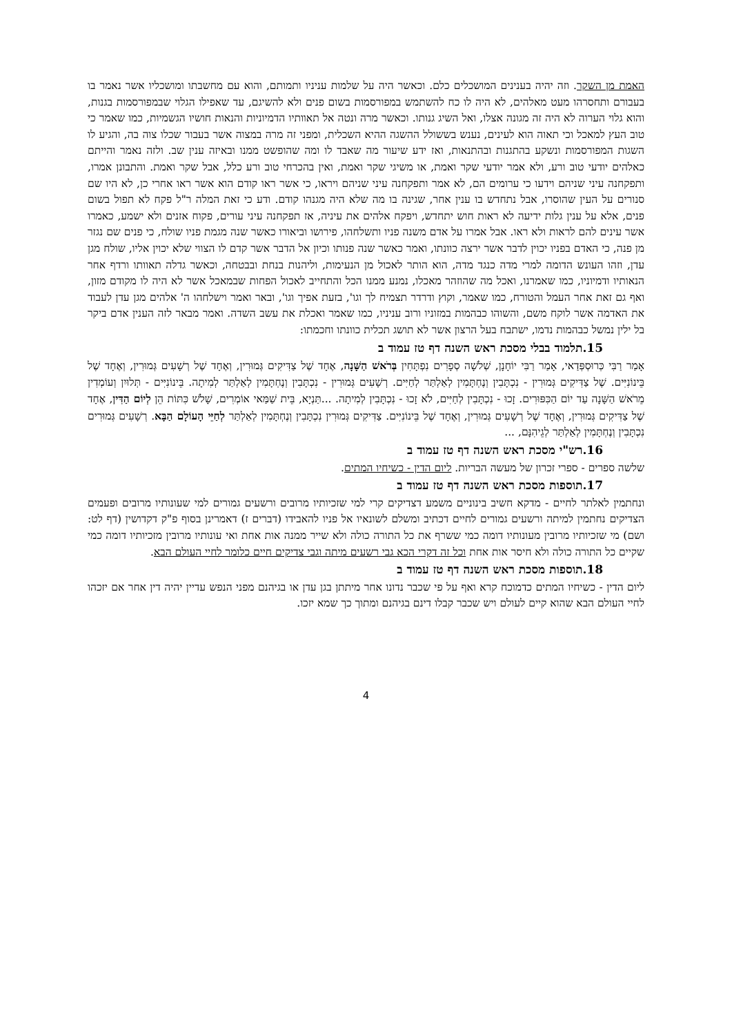האמת מן השקר. וזה יהיה בענינים המושכלים כלם. וכאשר היה על שלמות עניניו ותמותם, והוא עם מחשבתו ומושכליו אשר נאמר בו בעבורם ותחסרהו מעט מאלהים, לא היה לו כח להשתמש במפורסמות בשום פנים ולא להשיגם, עד שאפילו הגלוי שבמפורסמות בגנות, והוא גלוי הערוה לא היה זה מגונה אצלו, ואל השיג גנותו. וכאשר מרה ונטה אל תאוותיו הדמיוניות והנאות חושיו הגשמיות, כמו שאמר כי טוב העץ למאכל וכי תאוה הוא לעינים, נענש בששולל ההשגה ההיא השכלית, ומפני זה מרה במצוה אשר בעבור שכלו צוה בה, והגיע לו השגות המפורסמות ונשקע בהתגנות ובהתנאות, ואז ידע שיעור מה שאבד לו ומה שהופשט ממנו ובאיזה ענין שב. ולזה נאמר והייתם כאלהים יודעי טוב ורע, ולא אמר יודעי שקר ואמת, או משיגי שקר ואמת, ואין בהכרחי טוב ורע כלל, אבל שקר ואמת. והתבונן אמרו, ותפקחנה עיני שניהם וידעו כי ערומים הם, לא אמר ותפקחנה עיני שניהם ויראו, כי אשר ראו קודם הוא אשר ראו אחרי כן, לא היו שם סנורים על העין שהוסרו, אבל נתחדש בו ענין אחר, שגינה בו מה שלא היה מגנהו קודם. ודע כי זאת המלה ר"ל פקח לא תפול בשום פנים, אלא על ענין גלות ידיעה לא ראות חוש יתחדש, ויפקח אלהים את עיניה, אז תפקחנה עיני עורים, פקוח אזנים ולא ישמע, כאמרו אשר עינים להם לראות ולא ראו. אבל אמרו על אדם משנה פניו ותשלחהו, פירושו וביאורו כאשר שנה מגמת פניו שולח, כי פנים שם נגזר מן פנה, כי האדם בפניו יכוין לדבר אשר ירצה כוונתו, ואמר כאשר שנה פנותו וכיון אל הדבר אשר קדם לו הצווי שלא יכוין אליו, שולח מגן עדן, וזהו העונש הדומה למרי מדה כנגד מדה, הוא הותר לאכול מן הנעימות, וליהנות בנחת ובבטחה, וכאשר גדלה תאוותו ורדף אחר הנאותיו ודמיוניו, כמו שאמרנו, ואכל מה שהוזהר מאכלו, נמנע ממנו הכל והתחייב לאכול הפחות שבמאכל אשר לא היה לו מקודם מזון, ואף גם זאת אחר העמל והטורח, כמו שאמר, וקוץ ודרדר תצמיח לך וגו', בזעת אפיך וגו', ובאר ואמר וישלחהו ה' אלהים מגן עדן לעבוד את האדמה אשר לוקח משם, והשוהו כבהמות במזוניו ורוב עניניו, כמו שאמר ואכלת את עשב השדה. ואמר מבאר לזה הענין אדם ביקר בל ילין נמשל כבהמות נדמו, ישתבח בעל הרצון אשר לא תושג תכלית כוונתו וחכמתו:
15.תלמוד בבלי מסכת ראש השנה דף טז עמוד ב
אָמַר רַבִּי כְּרוּסְפְּדַאי, אָמַר רַבִּי יוֹחָנָן, שְׁלֹשָׁה סְפָרִים נִפְתָּחִין בְּרֹאשׁ הַשָּׁנָה, אֶחָד שֶׁל צַדִּיקִים גְּמוּרִין, וְאֶחָד שֶׁל רְשָׁעִים גְּמוּרִין, וְאֶחָד שֶׁל בֵּינוֹנִיִּים. שֶׁל צַדִּיקִים גְּמוּרִין - נִכְתָּבִין וְנֶחְתָּמִין לְאַלְתַּר לְחַיִּים. רְשָׁעִים גְּמוּרִין - נִכְתָּבִין וְנֶחְתָּמִין לְאַלְתַּר לְמִיתָה. בֵּינוֹנִיִּים - תְּלוּיִן וְעוֹמְדִין מֵרֹאשׁ הַשָּׁנָה עַד יוֹם הַכִּפּוּרִים. זָכוּ - נִכְתָּבִין לְחַיִּים, לֹא זָכוּ - נִכְתָּבִין לְמִיתָה. ...תַּנְיָא, בֵּית שַׁמַּאי אוֹמְרִים, שָׁלֹשׁ כִּתּוֹת הֵן לְיוֹם הַדִּין, אֶחָד שֶׁל צַדִּיקִים גְּמוּרִין, וְאֶחָד שֶׁל רְשָׁעִים גְּמוּרִין, וְאֶחָד שֶׁל בֵּינוֹנִיִּים. צַדִּיקִים גְּמוּרִין נִכְתָּבִין וְנֶחְתָּמִין לְאַלְתַּר לְחַיֵּי הָעוֹלָם הַבָּא. רְשָׁעִים גְּמוּרִים נִכְתָּבִין וְנֶחְתָּמִין לְאַלְתַּר לְגֵיהִנָּם, ...
16.רש"י מסכת ראש השנה דף טז עמוד ב
שלשה ספרים - ספרי זכרון של מעשה הבריות. ליום הדין - כשיחיו המתים.
17.תוספות מסכת ראש השנה דף טז עמוד ב
ונחתמין לאלתר לחיים - מדקא חשיב בינוניים משמע דצדיקים קרי למי שזכיותיו מרובים ורשעים גמורים למי שעונותיו מרובים ופעמים הצדיקים נחתמין למיתה ורשעים גמורים לחיים דכתיב ומשלם לשונאיו אל פניו להאבידו (דברים ז) דאמרינן בסוף פ"ק דקדושין (דף לט: ושם) מי שזכיותיו מרובין מעונותיו דומה כמי ששרף את כל התורה כולה ולא שייר ממנה אות אחת ואי עונותיו מרובין מזכיותיו דומה כמי שקיים כל התורה כולה ולא חיסר אות אחת וכל זה דקרי הכא גבי רשעים מיתה וגבי צדיקים חיים כלומר לחיי העולם הבא.
18.תוספות מסכת ראש השנה דף טז עמוד ב
ליום הדין - כשיחיו המתים כדמוכח קרא ואף על פי שכבר נדונו אחר מיתתן בגן עדן או בגיהנם מפני הנפש עדיין יהיה דין אחר אם יזכהו לחיי העולם הבא שהוא קיים לעולם ויש שכבר קבלו דינם בגיהנם ומתוך כך שמא יזכו.
4